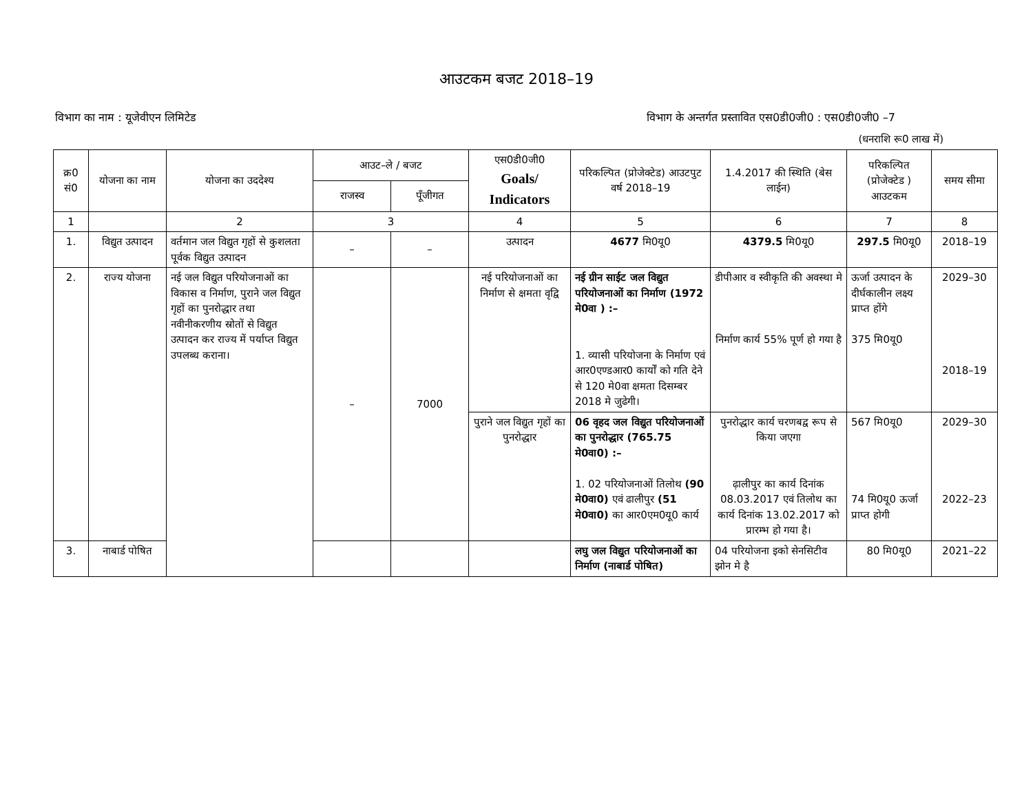आउटकम बजट 2018–19
विभाग का नाम : यूजेवीएन लिमिटेड विभाग के अन्तर्गत प्रस्तावित एस0डी0जी0 : एस0डी0जी0 –7
(धनराशि रू0 लाख में)
| क्र0 सं0 | योजना का नाम | योजना का उददेश्य | आउट–ले / बजट | | एस0डी0जी0 Goals/ Indicators | परिकल्पित (प्रोजेक्टेड) आउटपुट वर्ष 2018–19 | 1.4.2017 की स्थिति (बेस लाईन) | परिकल्पित (प्रोजेक्टेड ) आउटकम | समय सीमा |
| --- | --- | --- | --- | --- | --- | --- | --- | --- | --- |
| | | | राजस्व | पूँजीगत | | | | | |
| 1 | | 2 | 3 | | 4 | 5 | 6 | 7 | 8 |
| 1. | विद्युत उत्पादन | वर्तमान जल विद्युत गृहों से कुशलता पूर्वक विद्युत उत्पादन | – | – | उत्पादन | 4677 मि0यू0 | 4379.5 मि0यू0 | 297.5 मि0यू0 | 2018–19 |
| 2. | राज्य योजना | नई जल विद्युत परियोजनाओं का विकास व निर्माण, पुराने जल विद्युत गृहों का पुनरोद्धार तथा नवीनीकरणीय स्रोतों से विद्युत उत्पादन कर राज्य में पर्याप्त विद्युत उपलब्ध कराना। | – | 7000 | नई परियोजनाओं का निर्माण से क्षमता वृद्वि | नई ग्रीन साईट जल विद्युत परियोजनाओं का निर्माण (1972 मे0वा ) :– 1. व्यासी परियोजना के निर्माण एवं आर0एण्डआर0 कार्यों को गति देने से 120 मे0वा क्षमता दिसम्बर 2018 मे जुढेगी। | डीपीआर व स्वीकृति की अवस्था मे निर्माण कार्य 55% पूर्ण हो गया है | ऊर्जा उत्पादन के दीर्घकालीन लक्ष्य प्राप्त होंगे 375 मि0यू0 | 2029–30 2018–19 |
| | | | | | पुराने जल विद्युत गृहों का पुनरोद्धार | 06 वृहद जल विद्युत परियोजनाओं का पुनरोद्धार (765.75 मे0वा0) :– 1. 02 परियोजनाओं तिलोथ (90 मे0वा0) एवं ढालीपुर (51 मे0वा0) का आर0एम0यू0 कार्य | पुनरोद्धार कार्य चरणबद्व रूप से किया जएगा ढ़ालीपुर का कार्य दिनांक 08.03.2017 एवं तिलोथ का कार्य दिनांक 13.02.2017 को प्रारम्भ हो गया है। | 567 मि0यू0 74 मि0यू0 ऊर्जा प्राप्त होगी | 2029–30 2022–23 |
| 3. | नाबार्ड पोषित | | | | | लघु जल विद्युत परियोजनाओं का निर्माण (नाबार्ड पोषित) | 04 परियोजना इको सेनसिटीव झोन मे है | 80 मि0यू0 | 2021–22 |